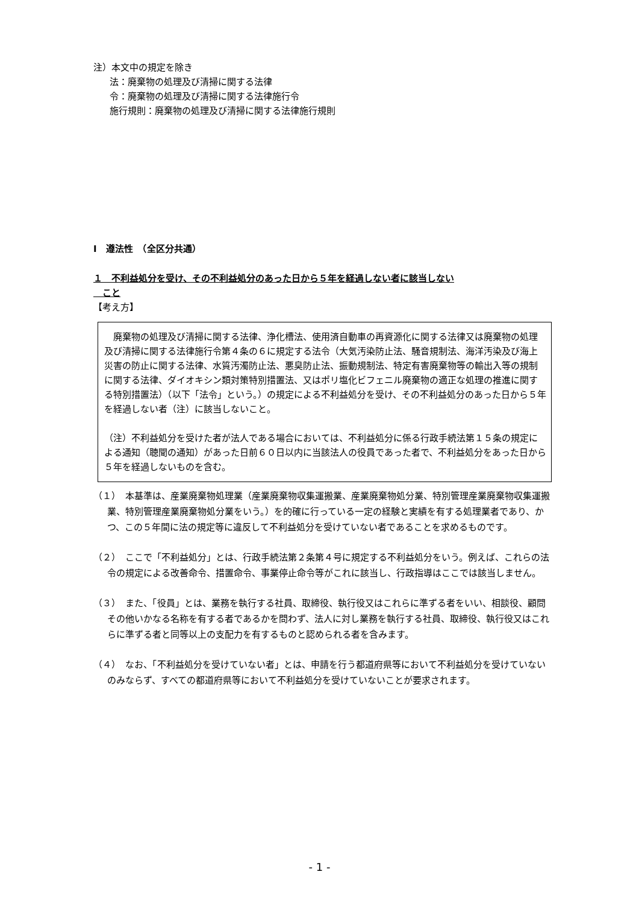注）本文中の規定を除き
法：廃棄物の処理及び清掃に関する法律
令：廃棄物の処理及び清掃に関する法律施行令
施行規則：廃棄物の処理及び清掃に関する法律施行規則
Ⅰ　遵法性　（全区分共通）
１　不利益処分を受け、その不利益処分のあった日から５年を経過しない者に該当しない
　こと
【考え方】
　廃棄物の処理及び清掃に関する法律、浄化槽法、使用済自動車の再資源化に関する法律又は廃棄物の処理及び清掃に関する法律施行令第４条の６に規定する法令（大気汚染防止法、騒音規制法、海洋汚染及び海上災害の防止に関する法律、水質汚濁防止法、悪臭防止法、振動規制法、特定有害廃棄物等の輸出入等の規制に関する法律、ダイオキシン類対策特別措置法、又はポリ塩化ビフェニル廃棄物の適正な処理の推進に関する特別措置法）（以下「法令」という。）の規定による不利益処分を受け、その不利益処分のあった日から５年を経過しない者（注）に該当しないこと。
（注）不利益処分を受けた者が法人である場合においては、不利益処分に係る行政手続法第１５条の規定による通知（聴聞の通知）があった日前６０日以内に当該法人の役員であった者で、不利益処分をあった日から５年を経過しないものを含む。
（１）　本基準は、産業廃棄物処理業（産業廃棄物収集運搬業、産業廃棄物処分業、特別管理産業廃棄物収集運搬業、特別管理産業廃棄物処分業をいう。）を的確に行っている一定の経験と実績を有する処理業者であり、かつ、この５年間に法の規定等に違反して不利益処分を受けていない者であることを求めるものです。
（２）　ここで「不利益処分」とは、行政手続法第２条第４号に規定する不利益処分をいう。例えば、これらの法令の規定による改善命令、措置命令、事業停止命令等がこれに該当し、行政指導はここでは該当しません。
（３）　また、「役員」とは、業務を執行する社員、取締役、執行役又はこれらに準ずる者をいい、相談役、顧問その他いかなる名称を有する者であるかを問わず、法人に対し業務を執行する社員、取締役、執行役又はこれらに準ずる者と同等以上の支配力を有するものと認められる者を含みます。
（４）　なお、「不利益処分を受けていない者」とは、申請を行う都道府県等において不利益処分を受けていないのみならず、すべての都道府県等において不利益処分を受けていないことが要求されます。
- 1 -